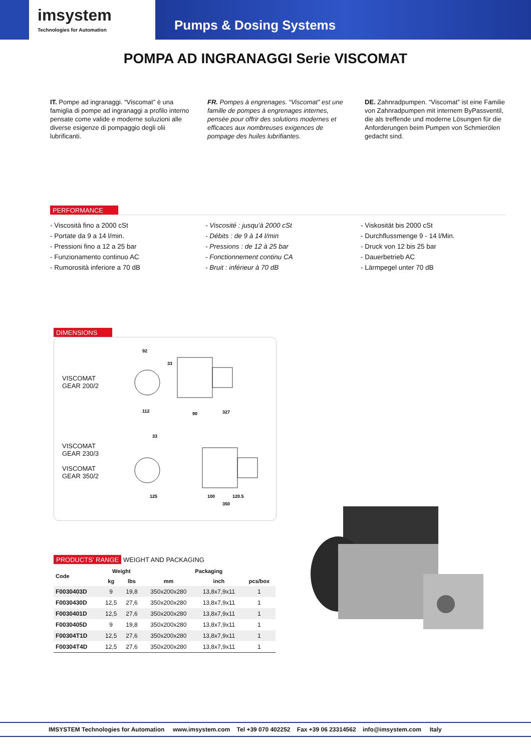imsystem
Technologies for Automation
Pumps & Dosing Systems
POMPA AD INGRANAGGI Serie VISCOMAT
IT. Pompe ad ingranaggi. “Viscomat” è una famiglia di pompe ad ingranaggi a profilo interno pensate come valide e moderne soluzioni alle diverse esigenze di pompaggio degli olii lubrificanti.
FR. Pompes à engrenages. “Viscomat” est une famille de pompes à engrenages internes, pensée pour offrir des solutions modernes et efficaces aux nombreuses exigences de pompage des huiles lubrifiantes.
DE. Zahnradpumpen. “Viscomat” ist eine Familie von Zahnradpumpen mit internem ByPassventil, die als treffende und moderne Lösungen für die Anforderungen beim Pumpen von Schmierölen gedacht sind.
PERFORMANCE
- Viscosità fino a 2000 cSt
- Portate da 9 a 14 l/min.
- Pressioni fino a 12 a 25 bar
- Funzionamento continuo AC
- Rumorosità inferiore a 70 dB
- Viscosité : jusqu'à 2000 cSt
- Débits : de 9 à 14 l/min
- Pressions : de 12 à 25 bar
- Fonctionnement continu CA
- Bruit : inférieur à 70 dB
- Viskosität bis 2000 cSt
- Durchflussmenge 9 - 14 l/Min.
- Druck von 12 bis 25 bar
- Dauerbetrieb AC
- Lärmpegel unter 70 dB
DIMENSIONS
VISCOMAT
GEAR 200/2
VISCOMAT
GEAR 230/3
VISCOMAT
GEAR 350/2
92
33
112
90
327
33
125
100
120.5
350
PRODUCTS' RANGE WEIGHT AND PACKAGING
| Code | Weight | | Packaging | | |
| --- | --- | --- | --- | --- | --- |
| | kg | lbs | mm | inch | pcs/box |
| F0030403D | 9 | 19,8 | 350x200x280 | 13,8x7,9x11 | 1 |
| F0030430D | 12,5 | 27,6 | 350x200x280 | 13,8x7,9x11 | 1 |
| F0030401D | 12,5 | 27,6 | 350x200x280 | 13,8x7,9x11 | 1 |
| F0030405D | 9 | 19,8 | 350x200x280 | 13,8x7,9x11 | 1 |
| F00304T1D | 12,5 | 27,6 | 350x200x280 | 13,8x7,9x11 | 1 |
| F00304T4D | 12,5 | 27,6 | 350x200x280 | 13,8x7,9x11 | 1 |
IMSYSTEM Technologies for Automation www.imsystem.com Tel +39 070 402252 Fax +39 06 23314562 info@imsystem.com Italy